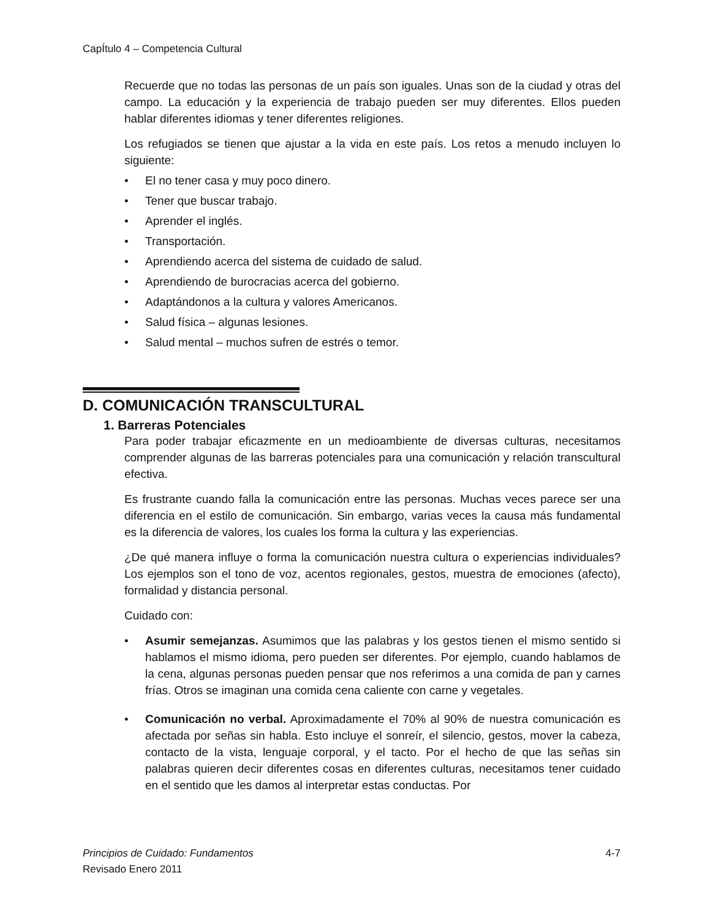CapÍtulo 4 – Competencia Cultural
Recuerde que no todas las personas de un país son iguales. Unas son de la ciudad y otras del campo. La educación y la experiencia de trabajo pueden ser muy diferentes. Ellos pueden hablar diferentes idiomas y tener diferentes religiones.
Los refugiados se tienen que ajustar a la vida en este país. Los retos a menudo incluyen lo siguiente:
• El no tener casa y muy poco dinero.
• Tener que buscar trabajo.
• Aprender el inglés.
• Transportación.
• Aprendiendo acerca del sistema de cuidado de salud.
• Aprendiendo de burocracias acerca del gobierno.
• Adaptándonos a la cultura y valores Americanos.
• Salud física – algunas lesiones.
• Salud mental – muchos sufren de estrés o temor.
D. COMUNICACIÓN TRANSCULTURAL
1. Barreras Potenciales
Para poder trabajar eficazmente en un medioambiente de diversas culturas, necesitamos comprender algunas de las barreras potenciales para una comunicación y relación transcultural efectiva.
Es frustrante cuando falla la comunicación entre las personas. Muchas veces parece ser una diferencia en el estilo de comunicación. Sin embargo, varias veces la causa más fundamental es la diferencia de valores, los cuales los forma la cultura y las experiencias.
¿De qué manera influye o forma la comunicación nuestra cultura o experiencias individuales? Los ejemplos son el tono de voz, acentos regionales, gestos, muestra de emociones (afecto), formalidad y distancia personal.
Cuidado con:
• Asumir semejanzas. Asumimos que las palabras y los gestos tienen el mismo sentido si hablamos el mismo idioma, pero pueden ser diferentes. Por ejemplo, cuando hablamos de la cena, algunas personas pueden pensar que nos referimos a una comida de pan y carnes frías. Otros se imaginan una comida cena caliente con carne y vegetales.
• Comunicación no verbal. Aproximadamente el 70% al 90% de nuestra comunicación es afectada por señas sin habla. Esto incluye el sonreír, el silencio, gestos, mover la cabeza, contacto de la vista, lenguaje corporal, y el tacto. Por el hecho de que las señas sin palabras quieren decir diferentes cosas en diferentes culturas, necesitamos tener cuidado en el sentido que les damos al interpretar estas conductas. Por
4-7 Principios de Cuidado: Fundamentos
Revisado Enero 2011